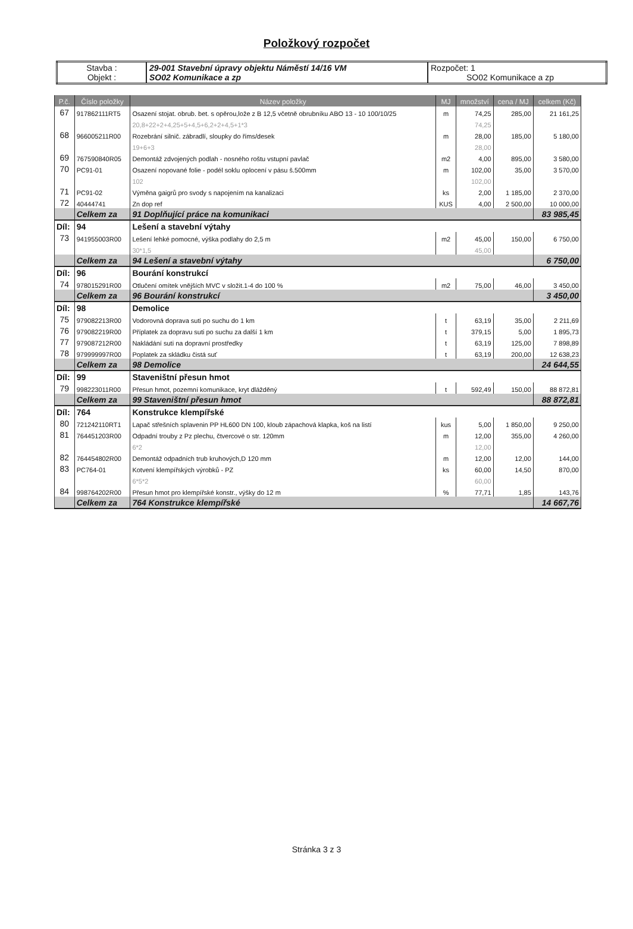Položkový rozpočet
| Stavba : Objekt : | 29-001 Stavební úpravy objektu Náměstí 14/16 VM SO02 Komunikace a zp | Rozpočet: 1 SO02 Komunikace a zp |
| P.č. | Číslo položky | Název položky | MJ | množství | cena / MJ | celkem (Kč) |
| --- | --- | --- | --- | --- | --- | --- |
| 67 | 917862111RT5 | Osazení stojat. obrub. bet. s opěrou,lože z B 12,5 včetně obrubníku ABO 13 - 10 100/10/25 | m | 74,25 | 285,00 | 21 161,25 |
| | | 20,8+22+2+4,25+5+4,5+6,2+2+4,5+1*3 | | 74,25 | | |
| 68 | 966005211R00 | Rozebrání silnič. zábradlí, sloupky do říms/desek | m | 28,00 | 185,00 | 5 180,00 |
| | | 19+6+3 | | 28,00 | | |
| 69 | 767590840R05 | Demontáž zdvojených podlah - nosného roštu vstupní pavlač | m2 | 4,00 | 895,00 | 3 580,00 |
| 70 | PC91-01 | Osazení nopované folie - podél soklu oplocení v pásu š.500mm | m | 102,00 | 35,00 | 3 570,00 |
| | | 102 | | 102,00 | | |
| 71 | PC91-02 | Výměna gaigrů pro svody s napojením na kanalizaci | ks | 2,00 | 1 185,00 | 2 370,00 |
| 72 | 40444741 | Zn dop ref | KUS | 4,00 | 2 500,00 | 10 000,00 |
| | Celkem za | 91 Doplňující práce na komunikaci | | | | 83 985,45 |
| Díl: | 94 | Lešení a stavební výtahy | | | | |
| 73 | 941955003R00 | Lešení lehké pomocné, výška podlahy do 2,5 m | m2 | 45,00 | 150,00 | 6 750,00 |
| | | 30*1,5 | | 45,00 | | |
| | Celkem za | 94 Lešení a stavební výtahy | | | | 6 750,00 |
| Díl: | 96 | Bourání konstrukcí | | | | |
| 74 | 978015291R00 | Otlučení omítek vnějších MVC v složit.1-4 do 100 % | m2 | 75,00 | 46,00 | 3 450,00 |
| | Celkem za | 96 Bourání konstrukcí | | | | 3 450,00 |
| Díl: | 98 | Demolice | | | | |
| 75 | 979082213R00 | Vodorovná doprava suti po suchu do 1 km | t | 63,19 | 35,00 | 2 211,69 |
| 76 | 979082219R00 | Příplatek za dopravu suti po suchu za další 1 km | t | 379,15 | 5,00 | 1 895,73 |
| 77 | 979087212R00 | Nakládání suti na dopravní prostředky | t | 63,19 | 125,00 | 7 898,89 |
| 78 | 979999997R00 | Poplatek za skládku čistá suť | t | 63,19 | 200,00 | 12 638,23 |
| | Celkem za | 98 Demolice | | | | 24 644,55 |
| Díl: | 99 | Staveništní přesun hmot | | | | |
| 79 | 998223011R00 | Přesun hmot, pozemní komunikace, kryt dlážděný | t | 592,49 | 150,00 | 88 872,81 |
| | Celkem za | 99 Staveništní přesun hmot | | | | 88 872,81 |
| Díl: | 764 | Konstrukce klempířské | | | | |
| 80 | 721242110RT1 | Lapač střešních splavenin PP HL600 DN 100, kloub zápachová klapka, koš na listí | kus | 5,00 | 1 850,00 | 9 250,00 |
| 81 | 764451203R00 | Odpadní trouby z Pz plechu, čtvercové o str. 120mm | m | 12,00 | 355,00 | 4 260,00 |
| | | 6*2 | | 12,00 | | |
| 82 | 764454802R00 | Demontáž odpadních trub kruhových,D 120 mm | m | 12,00 | 12,00 | 144,00 |
| 83 | PC764-01 | Kotvení klempířských výrobků - PZ | ks | 60,00 | 14,50 | 870,00 |
| | | 6*5*2 | | 60,00 | | |
| 84 | 998764202R00 | Přesun hmot pro klempířské konstr., výšky do 12 m | % | 77,71 | 1,85 | 143,76 |
| | Celkem za | 764 Konstrukce klempířské | | | | 14 667,76 |
Stránka 3 z 3